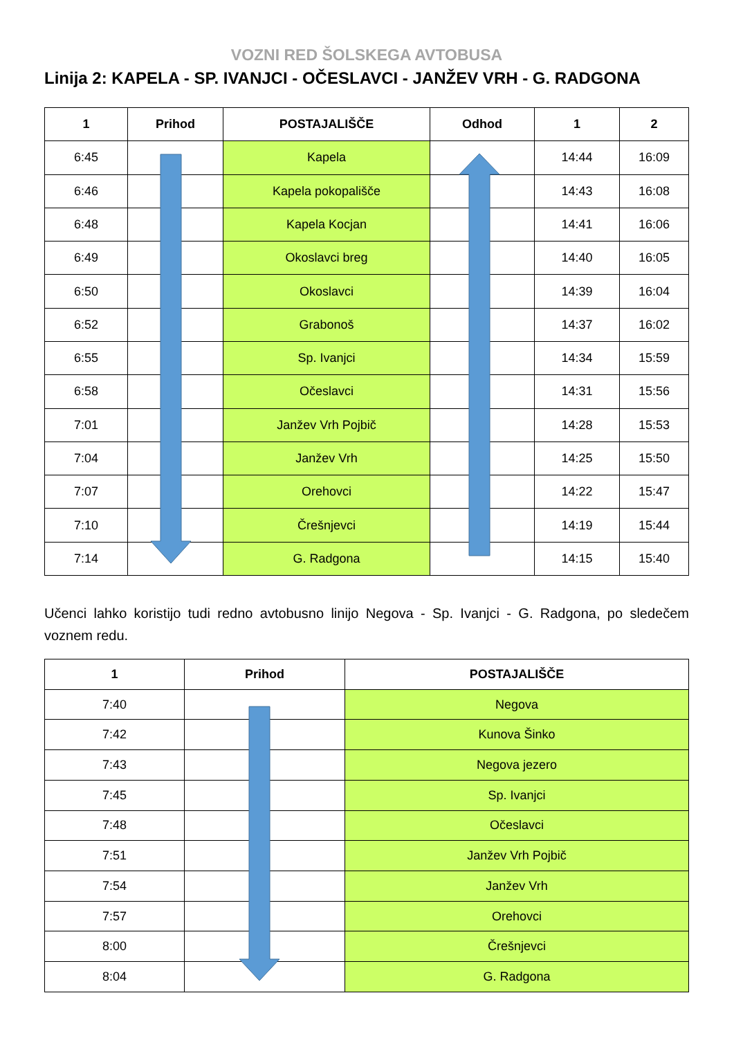VOZNI RED ŠOLSKEGA AVTOBUSA
Linija 2: KAPELA - SP. IVANJCI - OČESLAVCI - JANŽEV VRH - G. RADGONA
| 1 | Prihod | POSTAJALIŠČE | Odhod | 1 | 2 |
| --- | --- | --- | --- | --- | --- |
| 6:45 | | Kapela | | 14:44 | 16:09 |
| 6:46 | | Kapela pokopališče | | 14:43 | 16:08 |
| 6:48 | | Kapela Kocjan | | 14:41 | 16:06 |
| 6:49 | | Okoslavci breg | | 14:40 | 16:05 |
| 6:50 | | Okoslavci | | 14:39 | 16:04 |
| 6:52 | | Grabonoš | | 14:37 | 16:02 |
| 6:55 | | Sp. Ivanjci | | 14:34 | 15:59 |
| 6:58 | | Očeslavci | | 14:31 | 15:56 |
| 7:01 | | Janžev Vrh Pojbič | | 14:28 | 15:53 |
| 7:04 | | Janžev Vrh | | 14:25 | 15:50 |
| 7:07 | | Orehovci | | 14:22 | 15:47 |
| 7:10 | | Črešnjevci | | 14:19 | 15:44 |
| 7:14 | | G. Radgona | | 14:15 | 15:40 |
Učenci lahko koristijo tudi redno avtobusno linijo Negova - Sp. Ivanjci - G. Radgona, po sledečem voznem redu.
| 1 | Prihod | POSTAJALIŠČE |
| --- | --- | --- |
| 7:40 | | Negova |
| 7:42 | | Kunova Šinko |
| 7:43 | | Negova jezero |
| 7:45 | | Sp. Ivanjci |
| 7:48 | | Očeslavci |
| 7:51 | | Janžev Vrh Pojbič |
| 7:54 | | Janžev Vrh |
| 7:57 | | Orehovci |
| 8:00 | | Črešnjevci |
| 8:04 | | G. Radgona |